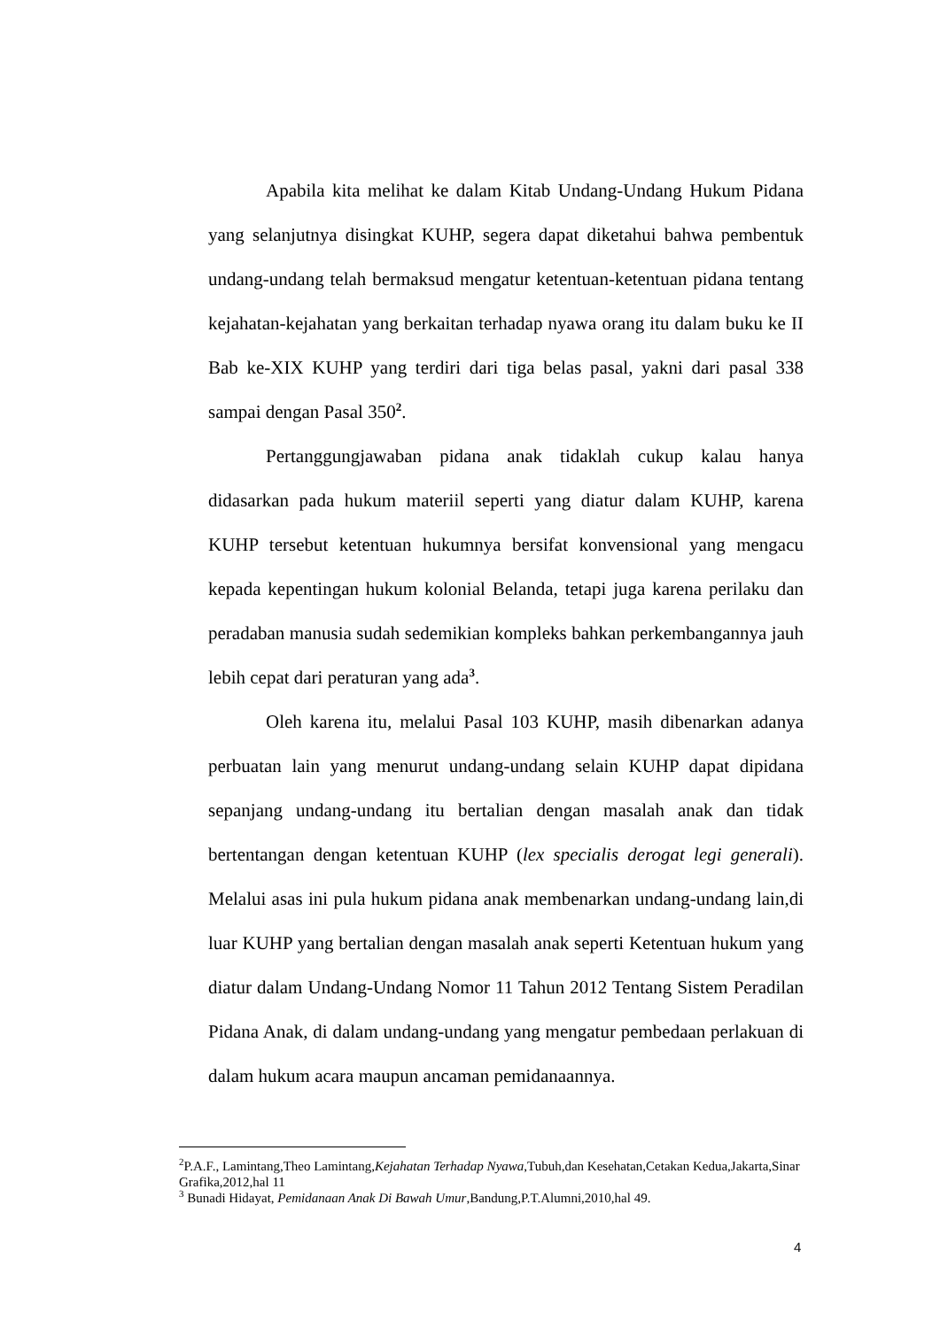Apabila kita melihat ke dalam Kitab Undang-Undang Hukum Pidana yang selanjutnya disingkat KUHP, segera dapat diketahui bahwa pembentuk undang-undang telah bermaksud mengatur ketentuan-ketentuan pidana tentang kejahatan-kejahatan yang berkaitan terhadap nyawa orang itu dalam buku ke II Bab ke-XIX KUHP yang terdiri dari tiga belas pasal, yakni dari pasal 338 sampai dengan Pasal 350<sup>2</sup>.
Pertanggungjawaban pidana anak tidaklah cukup kalau hanya didasarkan pada hukum materiil seperti yang diatur dalam KUHP, karena KUHP tersebut ketentuan hukumnya bersifat konvensional yang mengacu kepada kepentingan hukum kolonial Belanda, tetapi juga karena perilaku dan peradaban manusia sudah sedemikian kompleks bahkan perkembangannya jauh lebih cepat dari peraturan yang ada<sup>3</sup>.
Oleh karena itu, melalui Pasal 103 KUHP, masih dibenarkan adanya perbuatan lain yang menurut undang-undang selain KUHP dapat dipidana sepanjang undang-undang itu bertalian dengan masalah anak dan tidak bertentangan dengan ketentuan KUHP (lex specialis derogat legi generali). Melalui asas ini pula hukum pidana anak membenarkan undang-undang lain,di luar KUHP yang bertalian dengan masalah anak seperti Ketentuan hukum yang diatur dalam Undang-Undang Nomor 11 Tahun 2012 Tentang Sistem Peradilan Pidana Anak, di dalam undang-undang yang mengatur pembedaan perlakuan di dalam hukum acara maupun ancaman pemidanaannya.
<sup>2</sup> P.A.F., Lamintang,Theo Lamintang,Kejahatan Terhadap Nyawa,Tubuh,dan Kesehatan,Cetakan Kedua,Jakarta,Sinar Grafika,2012,hal 11
<sup>3</sup> Bunadi Hidayat, Pemidanaan Anak Di Bawah Umur,Bandung,P.T.Alumni,2010,hal 49.
4